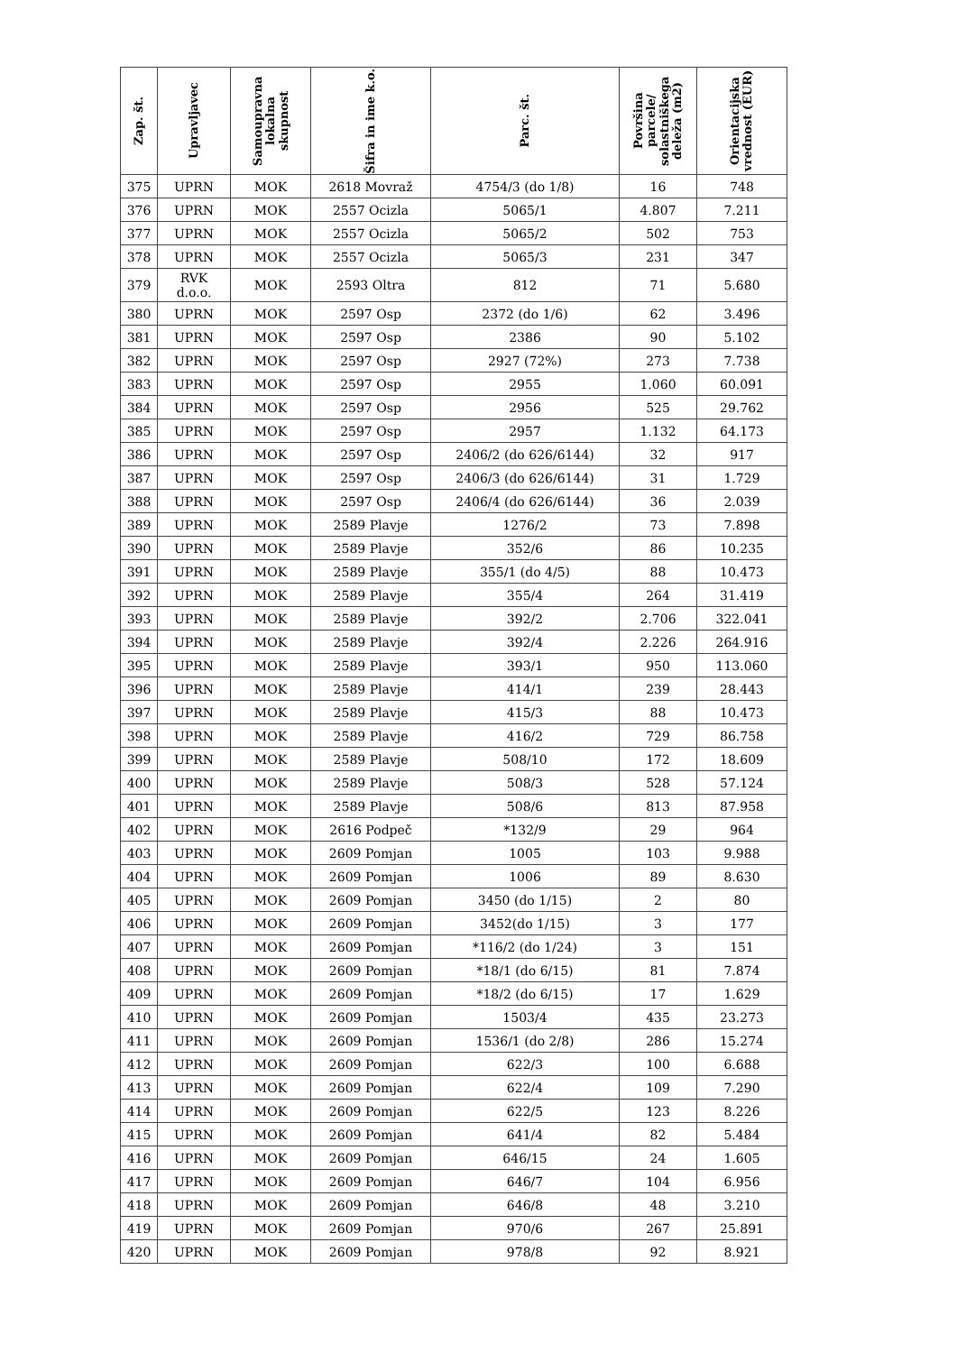| Zap. št. | Upravljavec | Samoupravna lokalna skupnost | Šifra in ime k.o. | Parc. št. | Površina parcele/ solastniškega deleža (m2) | Orientacijska vrednost (EUR) |
| --- | --- | --- | --- | --- | --- | --- |
| 375 | UPRN | MOK | 2618 Movraž | 4754/3 (do 1/8) | 16 | 748 |
| 376 | UPRN | MOK | 2557 Ocizla | 5065/1 | 4.807 | 7.211 |
| 377 | UPRN | MOK | 2557 Ocizla | 5065/2 | 502 | 753 |
| 378 | UPRN | MOK | 2557 Ocizla | 5065/3 | 231 | 347 |
| 379 | RVK d.o.o. | MOK | 2593 Oltra | 812 | 71 | 5.680 |
| 380 | UPRN | MOK | 2597 Osp | 2372 (do 1/6) | 62 | 3.496 |
| 381 | UPRN | MOK | 2597 Osp | 2386 | 90 | 5.102 |
| 382 | UPRN | MOK | 2597 Osp | 2927 (72%) | 273 | 7.738 |
| 383 | UPRN | MOK | 2597 Osp | 2955 | 1.060 | 60.091 |
| 384 | UPRN | MOK | 2597 Osp | 2956 | 525 | 29.762 |
| 385 | UPRN | MOK | 2597 Osp | 2957 | 1.132 | 64.173 |
| 386 | UPRN | MOK | 2597 Osp | 2406/2 (do 626/6144) | 32 | 917 |
| 387 | UPRN | MOK | 2597 Osp | 2406/3 (do 626/6144) | 31 | 1.729 |
| 388 | UPRN | MOK | 2597 Osp | 2406/4 (do 626/6144) | 36 | 2.039 |
| 389 | UPRN | MOK | 2589 Plavje | 1276/2 | 73 | 7.898 |
| 390 | UPRN | MOK | 2589 Plavje | 352/6 | 86 | 10.235 |
| 391 | UPRN | MOK | 2589 Plavje | 355/1 (do 4/5) | 88 | 10.473 |
| 392 | UPRN | MOK | 2589 Plavje | 355/4 | 264 | 31.419 |
| 393 | UPRN | MOK | 2589 Plavje | 392/2 | 2.706 | 322.041 |
| 394 | UPRN | MOK | 2589 Plavje | 392/4 | 2.226 | 264.916 |
| 395 | UPRN | MOK | 2589 Plavje | 393/1 | 950 | 113.060 |
| 396 | UPRN | MOK | 2589 Plavje | 414/1 | 239 | 28.443 |
| 397 | UPRN | MOK | 2589 Plavje | 415/3 | 88 | 10.473 |
| 398 | UPRN | MOK | 2589 Plavje | 416/2 | 729 | 86.758 |
| 399 | UPRN | MOK | 2589 Plavje | 508/10 | 172 | 18.609 |
| 400 | UPRN | MOK | 2589 Plavje | 508/3 | 528 | 57.124 |
| 401 | UPRN | MOK | 2589 Plavje | 508/6 | 813 | 87.958 |
| 402 | UPRN | MOK | 2616 Podpeč | *132/9 | 29 | 964 |
| 403 | UPRN | MOK | 2609 Pomjan | 1005 | 103 | 9.988 |
| 404 | UPRN | MOK | 2609 Pomjan | 1006 | 89 | 8.630 |
| 405 | UPRN | MOK | 2609 Pomjan | 3450 (do 1/15) | 2 | 80 |
| 406 | UPRN | MOK | 2609 Pomjan | 3452(do 1/15) | 3 | 177 |
| 407 | UPRN | MOK | 2609 Pomjan | *116/2 (do 1/24) | 3 | 151 |
| 408 | UPRN | MOK | 2609 Pomjan | *18/1 (do 6/15) | 81 | 7.874 |
| 409 | UPRN | MOK | 2609 Pomjan | *18/2 (do 6/15) | 17 | 1.629 |
| 410 | UPRN | MOK | 2609 Pomjan | 1503/4 | 435 | 23.273 |
| 411 | UPRN | MOK | 2609 Pomjan | 1536/1 (do 2/8) | 286 | 15.274 |
| 412 | UPRN | MOK | 2609 Pomjan | 622/3 | 100 | 6.688 |
| 413 | UPRN | MOK | 2609 Pomjan | 622/4 | 109 | 7.290 |
| 414 | UPRN | MOK | 2609 Pomjan | 622/5 | 123 | 8.226 |
| 415 | UPRN | MOK | 2609 Pomjan | 641/4 | 82 | 5.484 |
| 416 | UPRN | MOK | 2609 Pomjan | 646/15 | 24 | 1.605 |
| 417 | UPRN | MOK | 2609 Pomjan | 646/7 | 104 | 6.956 |
| 418 | UPRN | MOK | 2609 Pomjan | 646/8 | 48 | 3.210 |
| 419 | UPRN | MOK | 2609 Pomjan | 970/6 | 267 | 25.891 |
| 420 | UPRN | MOK | 2609 Pomjan | 978/8 | 92 | 8.921 |